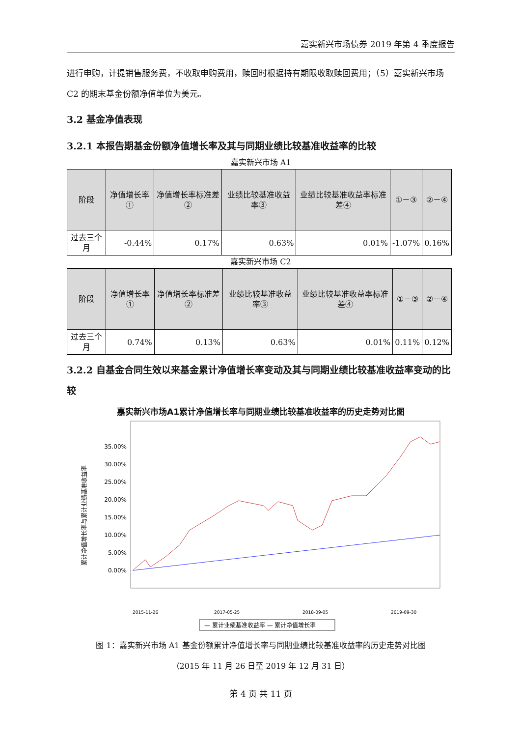嘉实新兴市场债券 2019 年第 4 季度报告
进行申购，计提销售服务费，不收取申购费用，赎回时根据持有期限收取赎回费用；（5）嘉实新兴市场 C2 的期末基金份额净值单位为美元。
3.2 基金净值表现
3.2.1 本报告期基金份额净值增长率及其与同期业绩比较基准收益率的比较
嘉实新兴市场 A1
| 阶段 | 净值增长率① | 净值增长率标准差② | 业绩比较基准收益率③ | 业绩比较基准收益率标准差④ | ①－③ | ②－④ |
| --- | --- | --- | --- | --- | --- | --- |
| 过去三个月 | -0.44% | 0.17% | 0.63% | 0.01% | -1.07% | 0.16% |
嘉实新兴市场 C2
| 阶段 | 净值增长率① | 净值增长率标准差② | 业绩比较基准收益率③ | 业绩比较基准收益率标准差④ | ①－③ | ②－④ |
| --- | --- | --- | --- | --- | --- | --- |
| 过去三个月 | 0.74% | 0.13% | 0.63% | 0.01% | 0.11% | 0.12% |
3.2.2 自基金合同生效以来基金累计净值增长率变动及其与同期业绩比较基准收益率变动的比较
嘉实新兴市场A1累计净值增长率与同期业绩比较基准收益率的历史走势对比图
累计净值增长率与累计业绩基准收益率
35.00%
30.00%
25.00%
20.00%
15.00%
10.00%
5.00%
0.00%
2015-11-26
2017-05-25
2018-09-05
2019-09-30
— 累计业绩基准收益率 — 累计净值增长率
图 1：嘉实新兴市场 A1 基金份额累计净值增长率与同期业绩比较基准收益率的历史走势对比图
（2015 年 11 月 26 日至 2019 年 12 月 31 日）
第 4 页 共 11 页